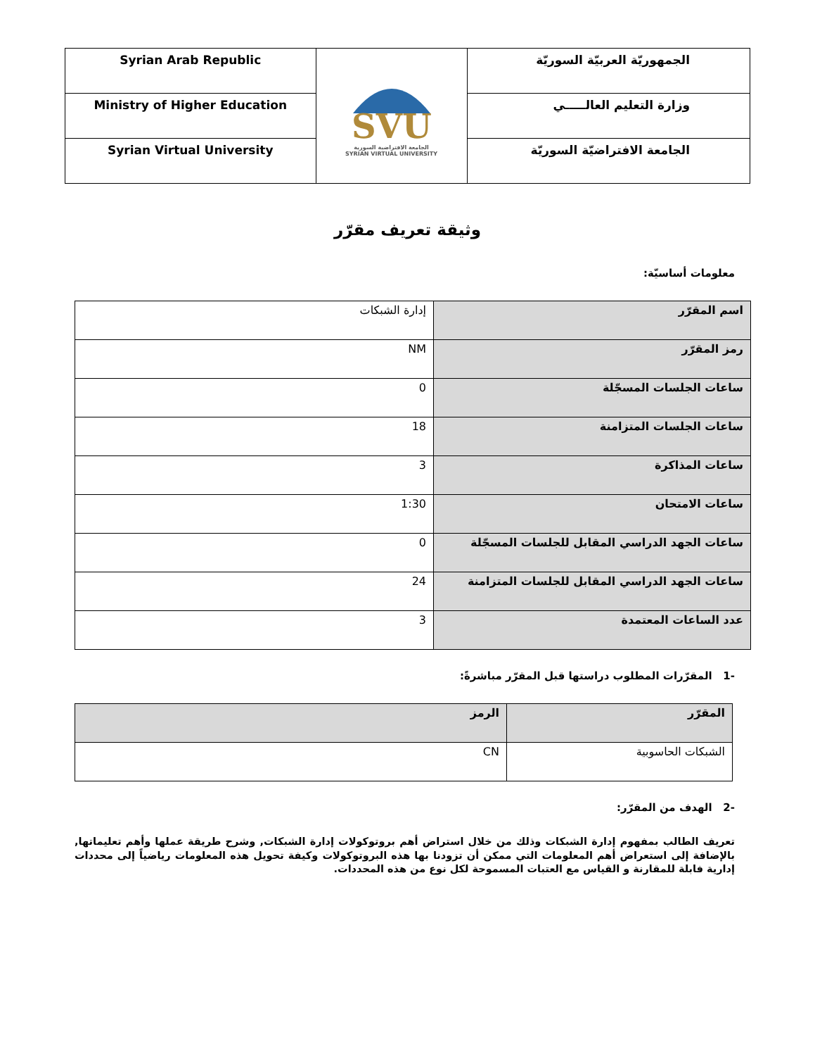| Syrian Arab Republic | SVU الجامعة الافتراضية السورية SYRIAN VIRTUAL UNIVERSITY | الجمهوريّة العربيّة السوريّة |
| Ministry of Higher Education | | وزارة التعليم العالـــــي |
| Syrian Virtual University | | الجامعة الافتراضيّة السوريّة |
وثيقة تعريف مقرّر
معلومات أساسيّة:
| اسم المقرّر | إدارة الشبكات |
| رمز المقرّر | NM |
| ساعات الجلسات المسجّلة | 0 |
| ساعات الجلسات المتزامنة | 18 |
| ساعات المذاكرة | 3 |
| ساعات الامتحان | 1:30 |
| ساعات الجهد الدراسي المقابل للجلسات المسجّلة | 0 |
| ساعات الجهد الدراسي المقابل للجلسات المتزامنة | 24 |
| عدد الساعات المعتمدة | 3 |
-1 المقرّرات المطلوب دراستها قبل المقرّر مباشرةً:
| المقرّر | الرمز |
| الشبكات الحاسوبية | CN |
-2 الهدف من المقرّر:
تعريف الطالب بمفهوم إدارة الشبكات وذلك من خلال استراض أهم بروتوكولات إدارة الشبكات, وشرح طريقة عملها وأهم تعليماتها, بالإضافة إلى استعراض أهم المعلومات التي ممكن أن تزودنا بها هذه البروتوكولات وكيفة تحويل هذه المعلومات رياضياً إلى محددات إدارية فابلة للمقارنة و القياس مع العتبات المسموحة لكل نوع من هذه المحددات.